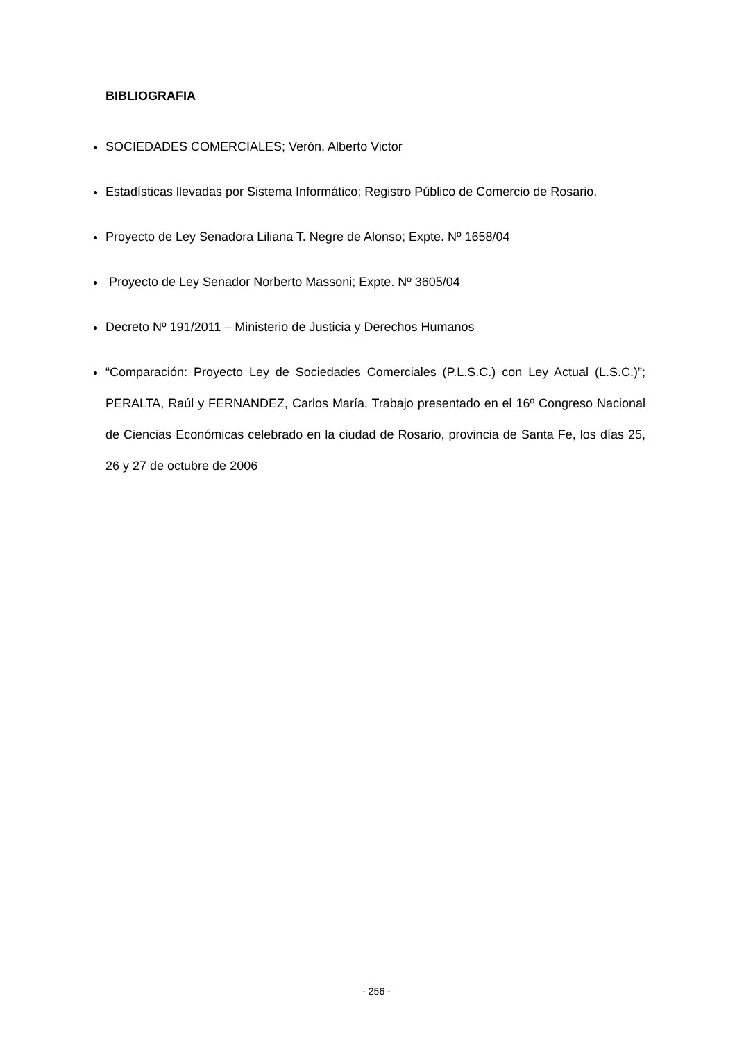BIBLIOGRAFIA
SOCIEDADES COMERCIALES; Verón, Alberto Victor
Estadísticas llevadas por Sistema Informático; Registro Público de Comercio de Rosario.
Proyecto de Ley Senadora Liliana T. Negre de Alonso; Expte. Nº 1658/04
Proyecto de Ley Senador Norberto Massoni; Expte. Nº 3605/04
Decreto Nº 191/2011 – Ministerio de Justicia y Derechos Humanos
“Comparación: Proyecto Ley de Sociedades Comerciales (P.L.S.C.) con Ley Actual (L.S.C.)”; PERALTA, Raúl y FERNANDEZ, Carlos María. Trabajo presentado en el 16º Congreso Nacional de Ciencias Económicas celebrado en la ciudad de Rosario, provincia de Santa Fe, los días 25, 26 y 27 de octubre de 2006
- 256 -